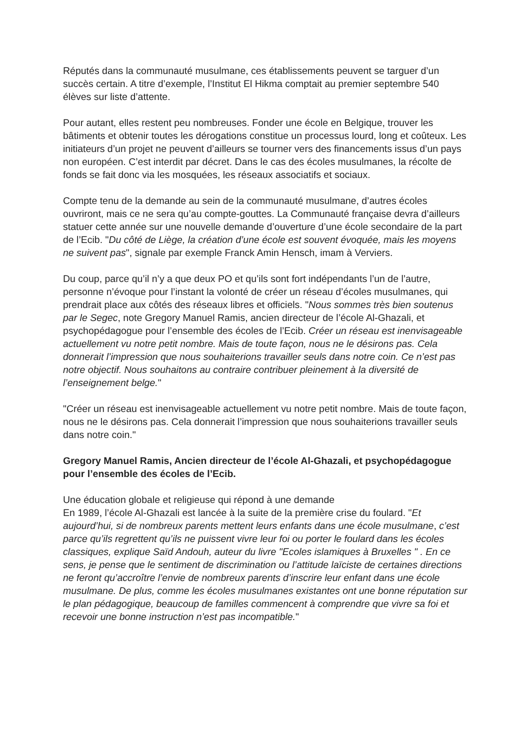Réputés dans la communauté musulmane, ces établissements peuvent se targuer d’un succès certain. A titre d’exemple, l’Institut El Hikma comptait au premier septembre 540 élèves sur liste d’attente.
Pour autant, elles restent peu nombreuses. Fonder une école en Belgique, trouver les bâtiments et obtenir toutes les dérogations constitue un processus lourd, long et coûteux. Les initiateurs d’un projet ne peuvent d’ailleurs se tourner vers des financements issus d’un pays non européen. C’est interdit par décret. Dans le cas des écoles musulmanes, la récolte de fonds se fait donc via les mosquées, les réseaux associatifs et sociaux.
Compte tenu de la demande au sein de la communauté musulmane, d’autres écoles ouvriront, mais ce ne sera qu’au compte-gouttes. La Communauté française devra d’ailleurs statuer cette année sur une nouvelle demande d’ouverture d’une école secondaire de la part de l’Ecib. "Du côté de Liège, la création d’une école est souvent évoquée, mais les moyens ne suivent pas", signale par exemple Franck Amin Hensch, imam à Verviers.
Du coup, parce qu’il n’y a que deux PO et qu’ils sont fort indépendants l’un de l’autre, personne n’évoque pour l’instant la volonté de créer un réseau d’écoles musulmanes, qui prendrait place aux côtés des réseaux libres et officiels. "Nous sommes très bien soutenus par le Segec, note Gregory Manuel Ramis, ancien directeur de l’école Al-Ghazali, et psychopédagogue pour l’ensemble des écoles de l’Ecib. Créer un réseau est inenvisageable actuellement vu notre petit nombre. Mais de toute façon, nous ne le désirons pas. Cela donnerait l’impression que nous souhaiterions travailler seuls dans notre coin. Ce n’est pas notre objectif. Nous souhaitons au contraire contribuer pleinement à la diversité de l’enseignement belge."
"Créer un réseau est inenvisageable actuellement vu notre petit nombre. Mais de toute façon, nous ne le désirons pas. Cela donnerait l’impression que nous souhaiterions travailler seuls dans notre coin."
Gregory Manuel Ramis, Ancien directeur de l’école Al-Ghazali, et psychopédagogue pour l’ensemble des écoles de l’Ecib.
Une éducation globale et religieuse qui répond à une demande
En 1989, l’école Al-Ghazali est lancée à la suite de la première crise du foulard. "Et aujourd’hui, si de nombreux parents mettent leurs enfants dans une école musulmane, c’est parce qu’ils regrettent qu’ils ne puissent vivre leur foi ou porter le foulard dans les écoles classiques, explique Saïd Andouh, auteur du livre "Ecoles islamiques à Bruxelles " . En ce sens, je pense que le sentiment de discrimination ou l’attitude laïciste de certaines directions ne feront qu’accroître l’envie de nombreux parents d’inscrire leur enfant dans une école musulmane. De plus, comme les écoles musulmanes existantes ont une bonne réputation sur le plan pédagogique, beaucoup de familles commencent à comprendre que vivre sa foi et recevoir une bonne instruction n’est pas incompatible."